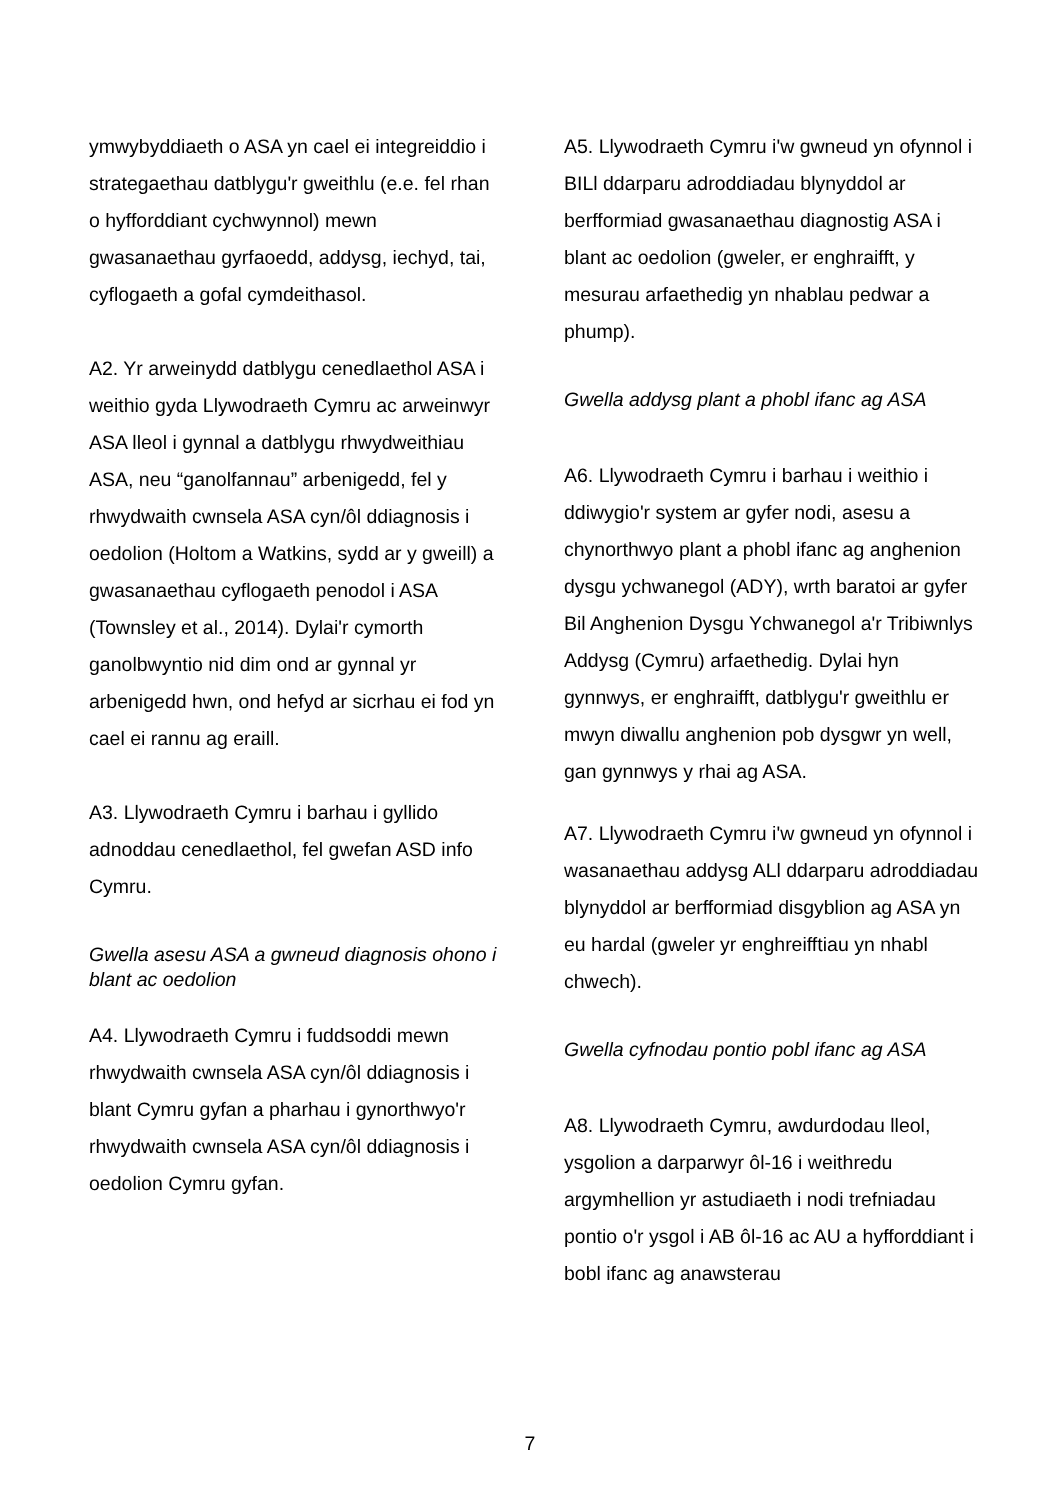ymwybyddiaeth o ASA yn cael ei integreiddio i strategaethau datblygu'r gweithlu (e.e. fel rhan o hyfforddiant cychwynnol) mewn gwasanaethau gyrfaoedd, addysg, iechyd, tai, cyflogaeth a gofal cymdeithasol.
A2. Yr arweinydd datblygu cenedlaethol ASA i weithio gyda Llywodraeth Cymru ac arweinwyr ASA lleol i gynnal a datblygu rhwydweithiau ASA, neu “ganolfannau” arbenigedd, fel y rhwydwaith cwnsela ASA cyn/ôl ddiagnosis i oedolion (Holtom a Watkins, sydd ar y gweill) a gwasanaethau cyflogaeth penodol i ASA (Townsley et al., 2014). Dylai'r cymorth ganolbwyntio nid dim ond ar gynnal yr arbenigedd hwn, ond hefyd ar sicrhau ei fod yn cael ei rannu ag eraill.
A3. Llywodraeth Cymru i barhau i gyllido adnoddau cenedlaethol, fel gwefan ASD info Cymru.
Gwella asesu ASA a gwneud diagnosis ohono i blant ac oedolion
A4. Llywodraeth Cymru i fuddsoddi mewn rhwydwaith cwnsela ASA cyn/ôl ddiagnosis i blant Cymru gyfan a pharhau i gynorthwyo'r rhwydwaith cwnsela ASA cyn/ôl ddiagnosis i oedolion Cymru gyfan.
A5. Llywodraeth Cymru i'w gwneud yn ofynnol i BILl ddarparu adroddiadau blynyddol ar berfformiad gwasanaethau diagnostig ASA i blant ac oedolion (gweler, er enghraifft, y mesurau arfaethedig yn nhablau pedwar a phump).
Gwella addysg plant a phobl ifanc ag ASA
A6. Llywodraeth Cymru i barhau i weithio i ddiwygio'r system ar gyfer nodi, asesu a chynorthwyo plant a phobl ifanc ag anghenion dysgu ychwanegol (ADY), wrth baratoi ar gyfer Bil Anghenion Dysgu Ychwanegol a'r Tribiwnlys Addysg (Cymru) arfaethedig. Dylai hyn gynnwys, er enghraifft, datblygu'r gweithlu er mwyn diwallu anghenion pob dysgwr yn well, gan gynnwys y rhai ag ASA.
A7. Llywodraeth Cymru i'w gwneud yn ofynnol i wasanaethau addysg ALl ddarparu adroddiadau blynyddol ar berfformiad disgyblion ag ASA yn eu hardal (gweler yr enghreifftiau yn nhabl chwech).
Gwella cyfnodau pontio pobl ifanc ag ASA
A8. Llywodraeth Cymru, awdurdodau lleol, ysgolion a darparwyr ôl-16 i weithredu argymhellion yr astudiaeth i nodi trefniadau pontio o'r ysgol i AB ôl-16 ac AU a hyfforddiant i bobl ifanc ag anawsterau
7